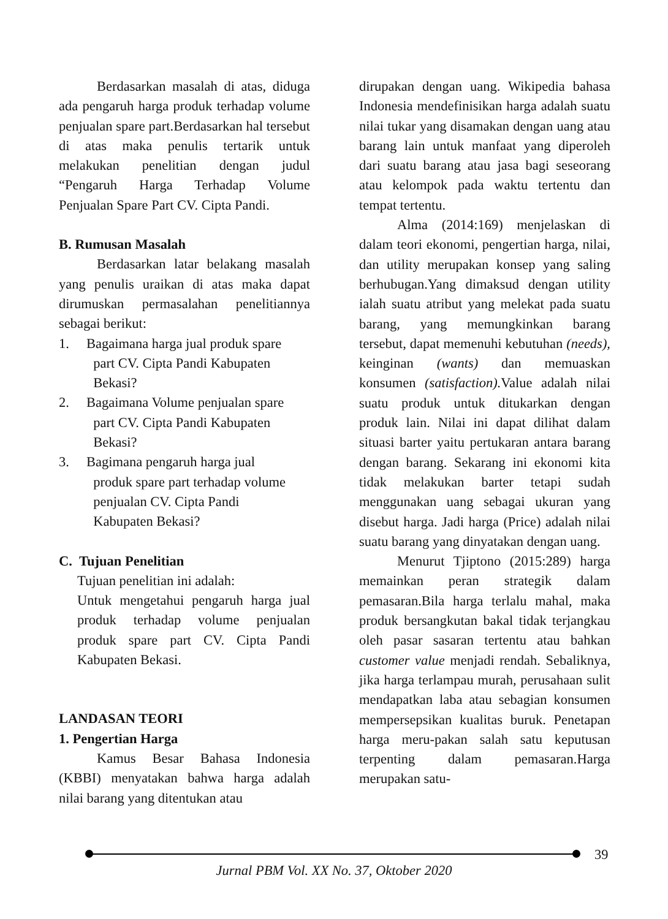Berdasarkan masalah di atas, diduga ada pengaruh harga produk terhadap volume penjualan spare part.Berdasarkan hal tersebut di atas maka penulis tertarik untuk melakukan penelitian dengan judul “Pengaruh Harga Terhadap Volume Penjualan Spare Part CV. Cipta Pandi.
B. Rumusan Masalah
Berdasarkan latar belakang masalah yang penulis uraikan di atas maka dapat dirumuskan permasalahan penelitiannya sebagai berikut:
1. Bagaimana harga jual produk spare
part CV. Cipta Pandi Kabupaten
Bekasi?
2. Bagaimana Volume penjualan spare
part CV. Cipta Pandi Kabupaten
Bekasi?
3. Bagimana pengaruh harga jual
produk spare part terhadap volume
penjualan CV. Cipta Pandi
Kabupaten Bekasi?
C. Tujuan Penelitian
Tujuan penelitian ini adalah:
Untuk mengetahui pengaruh harga jual produk terhadap volume penjualan produk spare part CV. Cipta Pandi Kabupaten Bekasi.
LANDASAN TEORI
1. Pengertian Harga
Kamus Besar Bahasa Indonesia (KBBI) menyatakan bahwa harga adalah nilai barang yang ditentukan atau
dirupakan dengan uang. Wikipedia bahasa Indonesia mendefinisikan harga adalah suatu nilai tukar yang disamakan dengan uang atau barang lain untuk manfaat yang diperoleh dari suatu barang atau jasa bagi seseorang atau kelompok pada waktu tertentu dan tempat tertentu.
Alma (2014:169) menjelaskan di dalam teori ekonomi, pengertian harga, nilai, dan utility merupakan konsep yang saling berhubugan.Yang dimaksud dengan utility ialah suatu atribut yang melekat pada suatu barang, yang memungkinkan barang tersebut, dapat memenuhi kebutuhan (needs), keinginan (wants) dan memuaskan konsumen (satisfaction). Value adalah nilai suatu produk untuk ditukarkan dengan produk lain. Nilai ini dapat dilihat dalam situasi barter yaitu pertukaran antara barang dengan barang. Sekarang ini ekonomi kita tidak melakukan barter tetapi sudah menggunakan uang sebagai ukuran yang disebut harga. Jadi harga (Price) adalah nilai suatu barang yang dinyatakan dengan uang.
Menurut Tjiptono (2015:289) harga memainkan peran strategik dalam pemasaran.Bila harga terlalu mahal, maka produk bersangkutan bakal tidak terjangkau oleh pasar sasaran tertentu atau bahkan customer value menjadi rendah. Sebaliknya, jika harga terlampau murah, perusahaan sulit mendapatkan laba atau sebagian konsumen mempersepsikan kualitas buruk. Penetapan harga meru-pakan salah satu keputusan terpenting dalam pemasaran.Harga merupakan satu-
39
Jurnal PBM Vol. XX No. 37, Oktober 2020